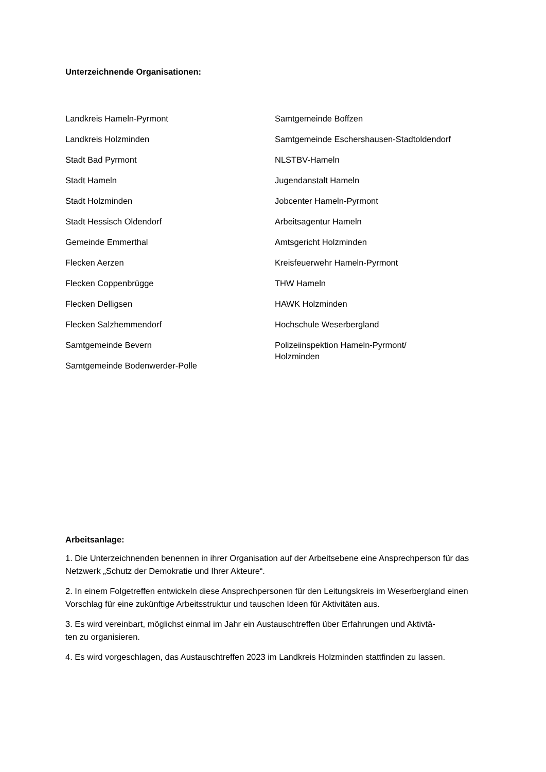Unterzeichnende Organisationen:
Landkreis Hameln-Pyrmont
Landkreis Holzminden
Stadt Bad Pyrmont
Stadt Hameln
Stadt Holzminden
Stadt Hessisch Oldendorf
Gemeinde Emmerthal
Flecken Aerzen
Flecken Coppenbrügge
Flecken Delligsen
Flecken Salzhemmendorf
Samtgemeinde Bevern
Samtgemeinde Bodenwerder-Polle
Samtgemeinde Boffzen
Samtgemeinde Eschershausen-Stadtoldendorf
NLSTBV-Hameln
Jugendanstalt Hameln
Jobcenter Hameln-Pyrmont
Arbeitsagentur Hameln
Amtsgericht Holzminden
Kreisfeuerwehr Hameln-Pyrmont
THW Hameln
HAWK Holzminden
Hochschule Weserbergland
Polizeiinspektion Hameln-Pyrmont/
Holzminden
Arbeitsanlage:
1. Die Unterzeichnenden benennen in ihrer Organisation auf der Arbeitsebene eine Ansprechperson für das Netzwerk „Schutz der Demokratie und Ihrer Akteure“.
2. In einem Folgetreffen entwickeln diese Ansprechpersonen für den Leitungskreis im Weserbergland einen Vorschlag für eine zukünftige Arbeitsstruktur und tauschen Ideen für Aktivitäten aus.
3. Es wird vereinbart, möglichst einmal im Jahr ein Austauschtreffen über Erfahrungen und Aktivtä-
ten zu organisieren.
4. Es wird vorgeschlagen, das Austauschtreffen 2023 im Landkreis Holzminden stattfinden zu lassen.